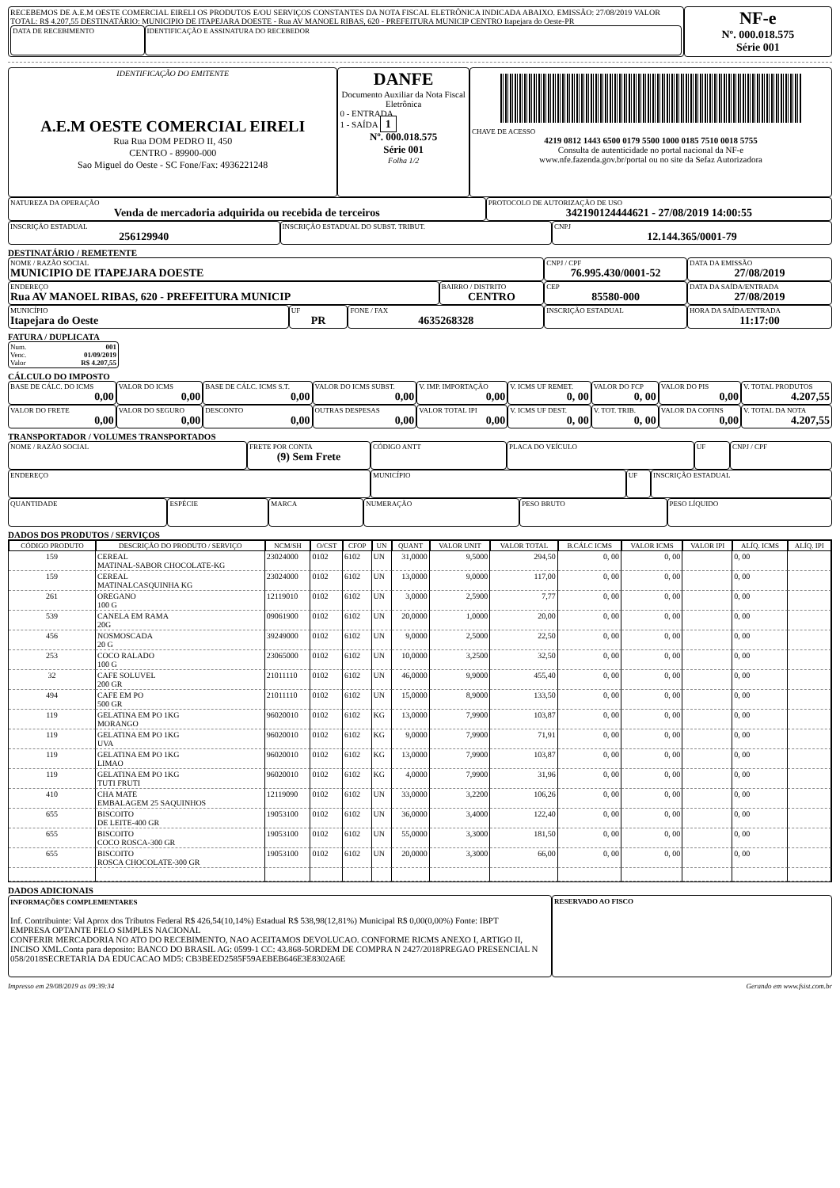| RECEBEMOS DE A.E.M OESTE COMERCIAL EIRELI OS PRODUTOS E/OU SERVIÇOS CONSTANTES DA NOTA FISCAL ELETRÔNICA INDICADA ABAIXO. EMISSÃO: 27/08/2019 VALOR TOTAL: R$ 4.207,55 DESTINATÁRIO: MUNICIPIO DE ITAPEJARA DOESTE - Rua AV MANOEL RIBAS, 620 - PREFEITURA MUNICIP CENTRO Itapejara do Oeste-PR / DATA DE RECEBIMENTO / IDENTIFICAÇÃO E ASSINATURA DO RECEBEDOR / | NF-e Nº. 000.018.575 Série 001 |
| IDENTIFICAÇÃO DO EMITENTE A.E.M OESTE COMERCIAL EIRELI Rua Rua DOM PEDRO II, 450 CENTRO - 89900-000 Sao Miguel do Oeste - SC Fone/Fax: 4936221248 | DANFE Documento Auxiliar da Nota Fiscal Eletrônica 0 - ENTRADA 1 - SAÍDA 1 Nº. 000.018.575 Série 001 Folha 1/2 | CHAVE DE ACESSO 4219 0812 1443 6500 0179 5500 1000 0185 7510 0018 5755 Consulta de autenticidade no portal nacional da NF-e www.nfe.fazenda.gov.br/portal ou no site da Sefaz Autorizadora |
| NATUREZA DA OPERAÇÃO Venda de mercadoria adquirida ou recebida de terceiros | PROTOCOLO DE AUTORIZAÇÃO DE USO 342190124444621 - 27/08/2019 14:00:55 |
| INSCRIÇÃO ESTADUAL 256129940 | INSCRIÇÃO ESTADUAL DO SUBST. TRIBUT. | CNPJ 12.144.365/0001-79 |
DESTINATÁRIO / REMETENTE
| NOME / RAZÃO SOCIAL MUNICIPIO DE ITAPEJARA DOESTE | | | | CNPJ / CPF 76.995.430/0001-52 | | DATA DA EMISSÃO 27/08/2019 |
| ENDEREÇO Rua AV MANOEL RIBAS, 620 - PREFEITURA MUNICIP | | | BAIRRO / DISTRITO CENTRO | | CEP 85580-000 | DATA DA SAÍDA/ENTRADA 27/08/2019 |
| MUNICÍPIO Itapejara do Oeste | UF PR | FONE / FAX 4635268328 | | INSCRIÇÃO ESTADUAL | | HORA DA SAÍDA/ENTRADA 11:17:00 |
FATURA / DUPLICATA
| Num. 001 Venc. 01/09/2019 Valor R$ 4.207,55 |
CÁLCULO DO IMPOSTO
| BASE DE CÁLC. DO ICMS 0,00 | VALOR DO ICMS 0,00 | BASE DE CÁLC. ICMS S.T. 0,00 | VALOR DO ICMS SUBST. 0,00 | V. IMP. IMPORTAÇÃO 0,00 | V. ICMS UF REMET. 0, 00 | VALOR DO FCP 0, 00 | VALOR DO PIS 0,00 | V. TOTAL PRODUTOS 4.207,55 |
| VALOR DO FRETE 0,00 | VALOR DO SEGURO 0,00 | DESCONTO 0,00 | OUTRAS DESPESAS 0,00 | VALOR TOTAL IPI 0,00 | V. ICMS UF DEST. 0, 00 | V. TOT. TRIB. 0, 00 | VALOR DA COFINS 0,00 | V. TOTAL DA NOTA 4.207,55 |
TRANSPORTADOR / VOLUMES TRANSPORTADOS
| NOME / RAZÃO SOCIAL | FRETE POR CONTA (9) Sem Frete | CÓDIGO ANTT | PLACA DO VEÍCULO | UF | CNPJ / CPF |
| ENDEREÇO | MUNICÍPIO | UF | INSCRIÇÃO ESTADUAL |
| QUANTIDADE | ESPÉCIE | MARCA | NUMERAÇÃO | PESO BRUTO | PESO LÍQUIDO |
DADOS DOS PRODUTOS / SERVIÇOS
| CÓDIGO PRODUTO | DESCRIÇÃO DO PRODUTO / SERVIÇO | NCM/SH | O/CST | CFOP | UN | QUANT | VALOR UNIT | VALOR TOTAL | B.CÁLC ICMS | VALOR ICMS | VALOR IPI | ALÍQ. ICMS | ALÍQ. IPI |
| --- | --- | --- | --- | --- | --- | --- | --- | --- | --- | --- | --- | --- | --- |
| 159 | CEREAL MATINAL-SABOR CHOCOLATE-KG | 23024000 | 0102 | 6102 | UN | 31,0000 | 9,5000 | 294,50 | 0, 00 | 0, 00 | | 0, 00 | |
| 159 | CEREAL MATINALCASQUINHA KG | 23024000 | 0102 | 6102 | UN | 13,0000 | 9,0000 | 117,00 | 0, 00 | 0, 00 | | 0, 00 | |
| 261 | OREGANO 100 G | 12119010 | 0102 | 6102 | UN | 3,0000 | 2,5900 | 7,77 | 0, 00 | 0, 00 | | 0, 00 | |
| 539 | CANELA EM RAMA 20G | 09061900 | 0102 | 6102 | UN | 20,0000 | 1,0000 | 20,00 | 0, 00 | 0, 00 | | 0, 00 | |
| 456 | NOSMOSCADA 20 G | 39249000 | 0102 | 6102 | UN | 9,0000 | 2,5000 | 22,50 | 0, 00 | 0, 00 | | 0, 00 | |
| 253 | COCO RALADO 100 G | 23065000 | 0102 | 6102 | UN | 10,0000 | 3,2500 | 32,50 | 0, 00 | 0, 00 | | 0, 00 | |
| 32 | CAFE SOLUVEL 200 GR | 21011110 | 0102 | 6102 | UN | 46,0000 | 9,9000 | 455,40 | 0, 00 | 0, 00 | | 0, 00 | |
| 494 | CAFE EM PO 500 GR | 21011110 | 0102 | 6102 | UN | 15,0000 | 8,9000 | 133,50 | 0, 00 | 0, 00 | | 0, 00 | |
| 119 | GELATINA EM PO 1KG MORANGO | 96020010 | 0102 | 6102 | KG | 13,0000 | 7,9900 | 103,87 | 0, 00 | 0, 00 | | 0, 00 | |
| 119 | GELATINA EM PO 1KG UVA | 96020010 | 0102 | 6102 | KG | 9,0000 | 7,9900 | 71,91 | 0, 00 | 0, 00 | | 0, 00 | |
| 119 | GELATINA EM PO 1KG LIMAO | 96020010 | 0102 | 6102 | KG | 13,0000 | 7,9900 | 103,87 | 0, 00 | 0, 00 | | 0, 00 | |
| 119 | GELATINA EM PO 1KG TUTI FRUTI | 96020010 | 0102 | 6102 | KG | 4,0000 | 7,9900 | 31,96 | 0, 00 | 0, 00 | | 0, 00 | |
| 410 | CHA MATE EMBALAGEM 25 SAQUINHOS | 12119090 | 0102 | 6102 | UN | 33,0000 | 3,2200 | 106,26 | 0, 00 | 0, 00 | | 0, 00 | |
| 655 | BISCOITO DE LEITE-400 GR | 19053100 | 0102 | 6102 | UN | 36,0000 | 3,4000 | 122,40 | 0, 00 | 0, 00 | | 0, 00 | |
| 655 | BISCOITO COCO ROSCA-300 GR | 19053100 | 0102 | 6102 | UN | 55,0000 | 3,3000 | 181,50 | 0, 00 | 0, 00 | | 0, 00 | |
| 655 | BISCOITO ROSCA CHOCOLATE-300 GR | 19053100 | 0102 | 6102 | UN | 20,0000 | 3,3000 | 66,00 | 0, 00 | 0, 00 | | 0, 00 | |
DADOS ADICIONAIS
| INFORMAÇÕES COMPLEMENTARES Inf. Contribuinte: Val Aprox dos Tributos Federal R$ 426,54(10,14%) Estadual R$ 538,98(12,81%) Municipal R$ 0,00(0,00%) Fonte: IBPT EMPRESA OPTANTE PELO SIMPLES NACIONAL CONFERIR MERCADORIA NO ATO DO RECEBIMENTO, NAO ACEITAMOS DEVOLUCAO. CONFORME RICMS ANEXO I, ARTIGO II, INCISO XML.Conta para deposito: BANCO DO BRASIL AG: 0599-1 CC: 43.868-5ORDEM DE COMPRA N 2427/2018PREGAO PRESENCIAL N 058/2018SECRETARIA DA EDUCACAO MD5: CB3BEED2585F59AEBEB646E3E8302A6E | RESERVADO AO FISCO |
Impresso em 29/08/2019 as 09:39:34 Gerando em www.fsist.com.br